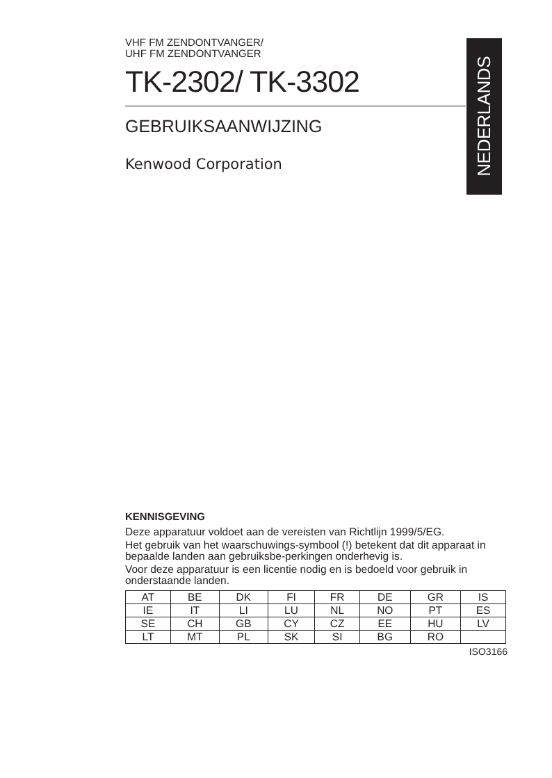VHF FM ZENDONTVANGER/
UHF FM ZENDONTVANGER
TK-2302/ TK-3302
GEBRUIKSAANWIJZING
Kenwood Corporation
NEDERLANDS
KENNISGEVING
Deze apparatuur voldoet aan de vereisten van Richtlijn 1999/5/EG.
Het gebruik van het waarschuwings-symbool (!) betekent dat dit apparaat in bepaalde landen aan gebruiksbe-perkingen onderhevig is.
Voor deze apparatuur is een licentie nodig en is bedoeld voor gebruik in onderstaande landen.
| AT | BE | DK | FI | FR | DE | GR | IS |
| IE | IT | LI | LU | NL | NO | PT | ES |
| SE | CH | GB | CY | CZ | EE | HU | LV |
| LT | MT | PL | SK | SI | BG | RO | |
ISO3166